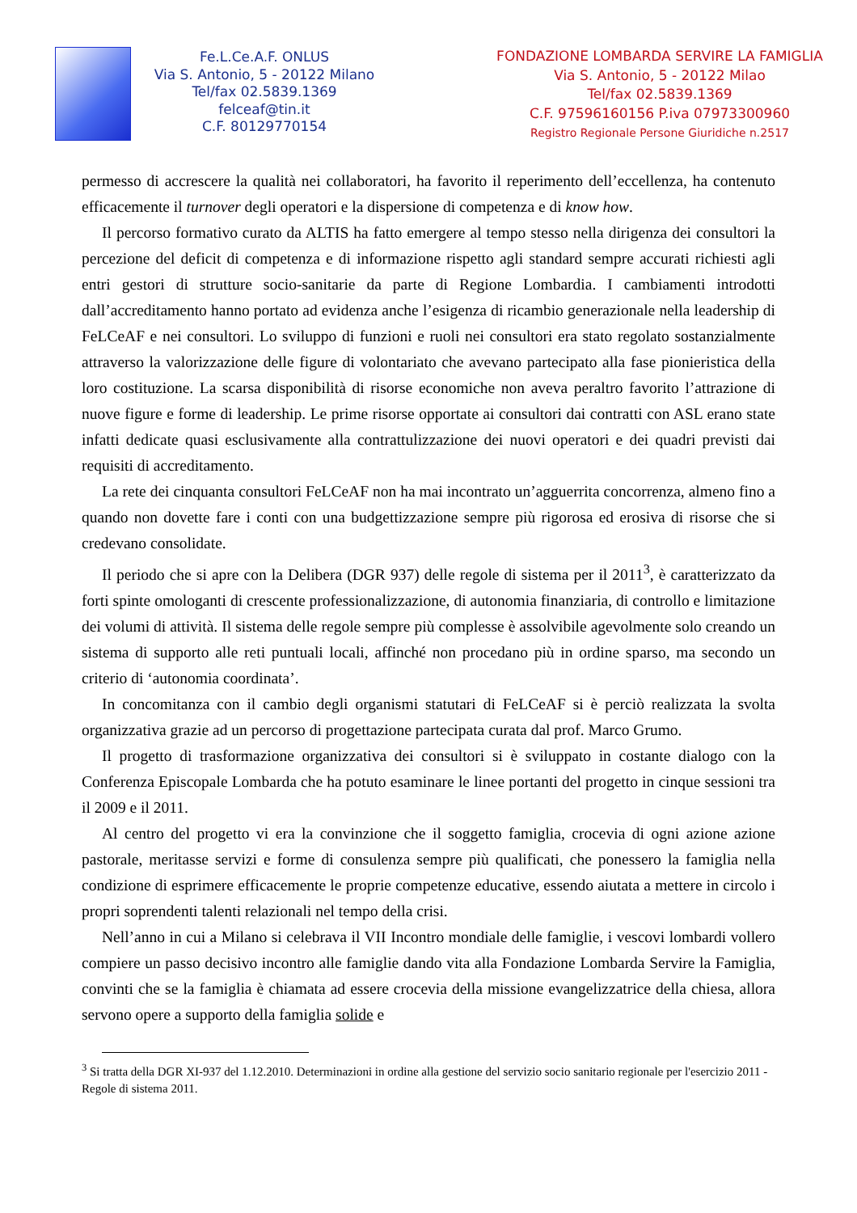Fe.L.Ce.A.F. ONLUS
Via S. Antonio, 5 - 20122 Milano
Tel/fax 02.5839.1369
felceaf@tin.it
C.F. 80129770154
FONDAZIONE LOMBARDA SERVIRE LA FAMIGLIA
Via S. Antonio, 5 - 20122 Milao
Tel/fax 02.5839.1369
C.F. 97596160156 P.iva 07973300960
Registro Regionale Persone Giuridiche n.2517
permesso di accrescere la qualità nei collaboratori, ha favorito il reperimento dell’eccellenza, ha contenuto efficacemente il turnover degli operatori e la dispersione di competenza e di know how.
Il percorso formativo curato da ALTIS ha fatto emergere al tempo stesso nella dirigenza dei consultori la percezione del deficit di competenza e di informazione rispetto agli standard sempre accurati richiesti agli entri gestori di strutture socio-sanitarie da parte di Regione Lombardia. I cambiamenti introdotti dall’accreditamento hanno portato ad evidenza anche l’esigenza di ricambio generazionale nella leadership di FeLCeAF e nei consultori. Lo sviluppo di funzioni e ruoli nei consultori era stato regolato sostanzialmente attraverso la valorizzazione delle figure di volontariato che avevano partecipato alla fase pionieristica della loro costituzione. La scarsa disponibilità di risorse economiche non aveva peraltro favorito l’attrazione di nuove figure e forme di leadership. Le prime risorse opportate ai consultori dai contratti con ASL erano state infatti dedicate quasi esclusivamente alla contrattulizzazione dei nuovi operatori e dei quadri previsti dai requisiti di accreditamento.
La rete dei cinquanta consultori FeLCeAF non ha mai incontrato un’agguerrita concorrenza, almeno fino a quando non dovette fare i conti con una budgettizzazione sempre più rigorosa ed erosiva di risorse che si credevano consolidate.
Il periodo che si apre con la Delibera (DGR 937) delle regole di sistema per il 2011<sup>3</sup>, è caratterizzato da forti spinte omologanti di crescente professionalizzazione, di autonomia finanziaria, di controllo e limitazione dei volumi di attività. Il sistema delle regole sempre più complesse è assolvibile agevolmente solo creando un sistema di supporto alle reti puntuali locali, affinché non procedano più in ordine sparso, ma secondo un criterio di ‘autonomia coordinata’.
In concomitanza con il cambio degli organismi statutari di FeLCeAF si è perciò realizzata la svolta organizzativa grazie ad un percorso di progettazione partecipata curata dal prof. Marco Grumo.
Il progetto di trasformazione organizzativa dei consultori si è sviluppato in costante dialogo con la Conferenza Episcopale Lombarda che ha potuto esaminare le linee portanti del progetto in cinque sessioni tra il 2009 e il 2011.
Al centro del progetto vi era la convinzione che il soggetto famiglia, crocevia di ogni azione azione pastorale, meritasse servizi e forme di consulenza sempre più qualificati, che ponessero la famiglia nella condizione di esprimere efficacemente le proprie competenze educative, essendo aiutata a mettere in circolo i propri soprendenti talenti relazionali nel tempo della crisi.
Nell’anno in cui a Milano si celebrava il VII Incontro mondiale delle famiglie, i vescovi lombardi vollero compiere un passo decisivo incontro alle famiglie dando vita alla Fondazione Lombarda Servire la Famiglia, convinti che se la famiglia è chiamata ad essere crocevia della missione evangelizzatrice della chiesa, allora servono opere a supporto della famiglia solide e
<sup>3</sup> Si tratta della DGR XI-937 del 1.12.2010. Determinazioni in ordine alla gestione del servizio socio sanitario regionale per l'esercizio 2011 - Regole di sistema 2011.